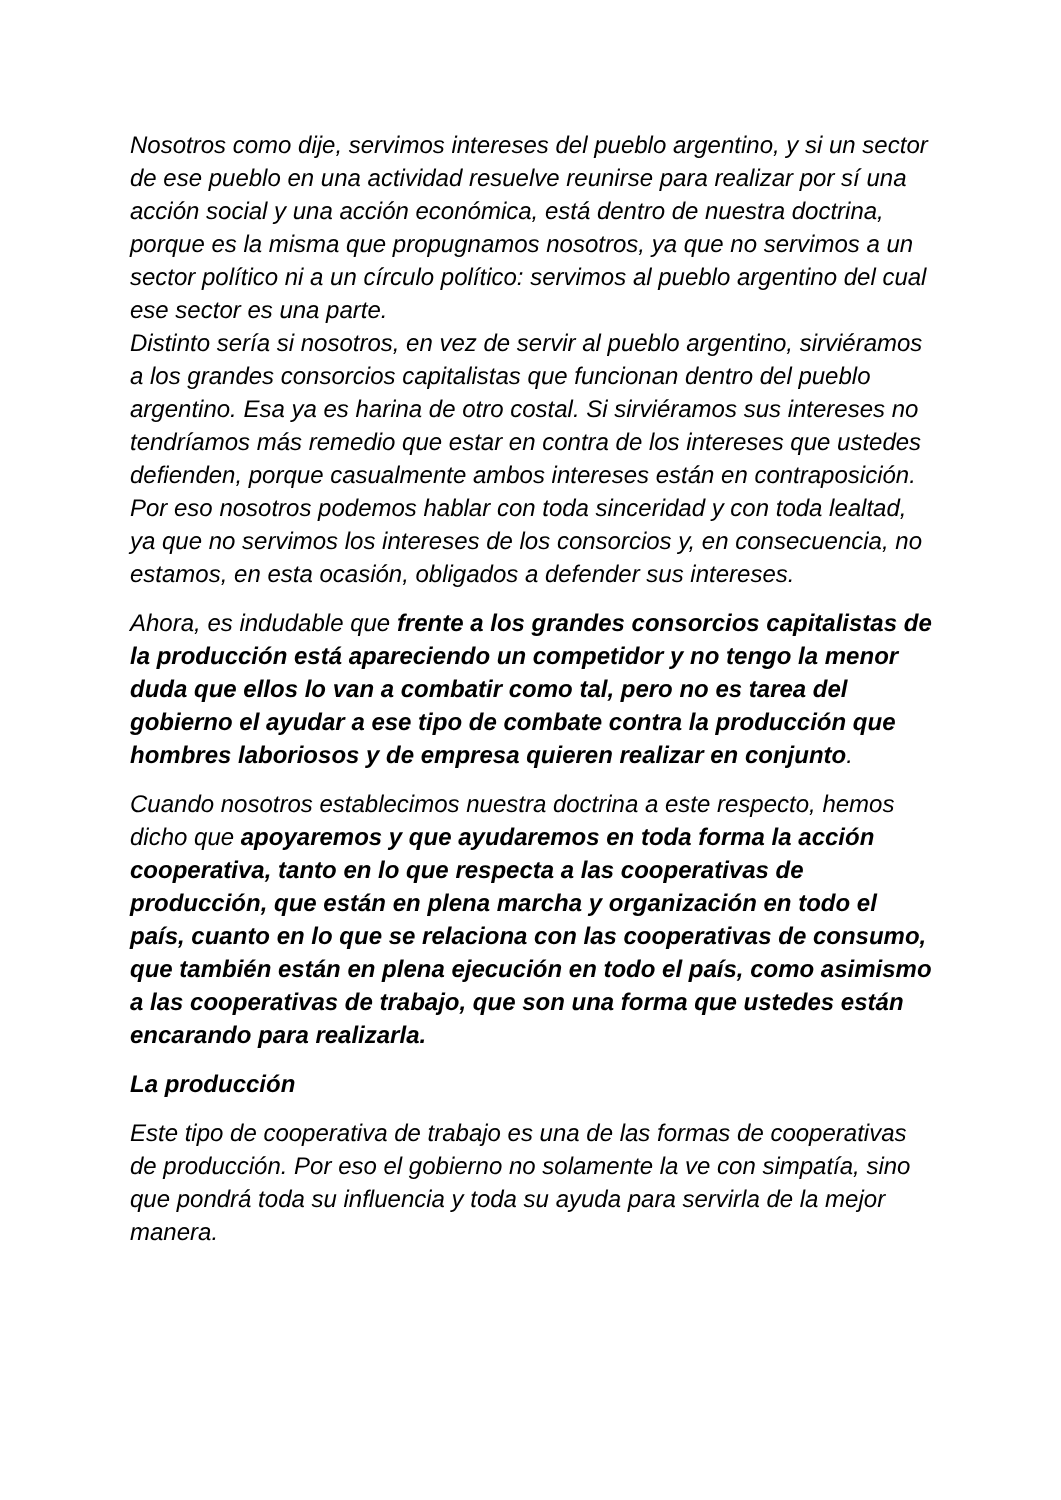Nosotros como dije, servimos intereses del pueblo argentino, y si un sector de ese pueblo en una actividad resuelve reunirse para realizar por sí una acción social y una acción económica, está dentro de nuestra doctrina, porque es la misma que propugnamos nosotros, ya que no servimos a un sector político ni a un círculo político: servimos al pueblo argentino del cual ese sector es una parte.
Distinto sería si nosotros, en vez de servir al pueblo argentino, sirviéramos a los grandes consorcios capitalistas que funcionan dentro del pueblo argentino. Esa ya es harina de otro costal. Si sirviéramos sus intereses no tendríamos más remedio que estar en contra de los intereses que ustedes defienden, porque casualmente ambos intereses están en contraposición.
Por eso nosotros podemos hablar con toda sinceridad y con toda lealtad, ya que no servimos los intereses de los consorcios y, en consecuencia, no estamos, en esta ocasión, obligados a defender sus intereses.
Ahora, es indudable que frente a los grandes consorcios capitalistas de la producción está apareciendo un competidor y no tengo la menor duda que ellos lo van a combatir como tal, pero no es tarea del gobierno el ayudar a ese tipo de combate contra la producción que hombres laboriosos y de empresa quieren realizar en conjunto.
Cuando nosotros establecimos nuestra doctrina a este respecto, hemos dicho que apoyaremos y que ayudaremos en toda forma la acción cooperativa, tanto en lo que respecta a las cooperativas de producción, que están en plena marcha y organización en todo el país, cuanto en lo que se relaciona con las cooperativas de consumo, que también están en plena ejecución en todo el país, como asimismo a las cooperativas de trabajo, que son una forma que ustedes están encarando para realizarla.
La producción
Este tipo de cooperativa de trabajo es una de las formas de cooperativas de producción. Por eso el gobierno no solamente la ve con simpatía, sino que pondrá toda su influencia y toda su ayuda para servirla de la mejor manera.